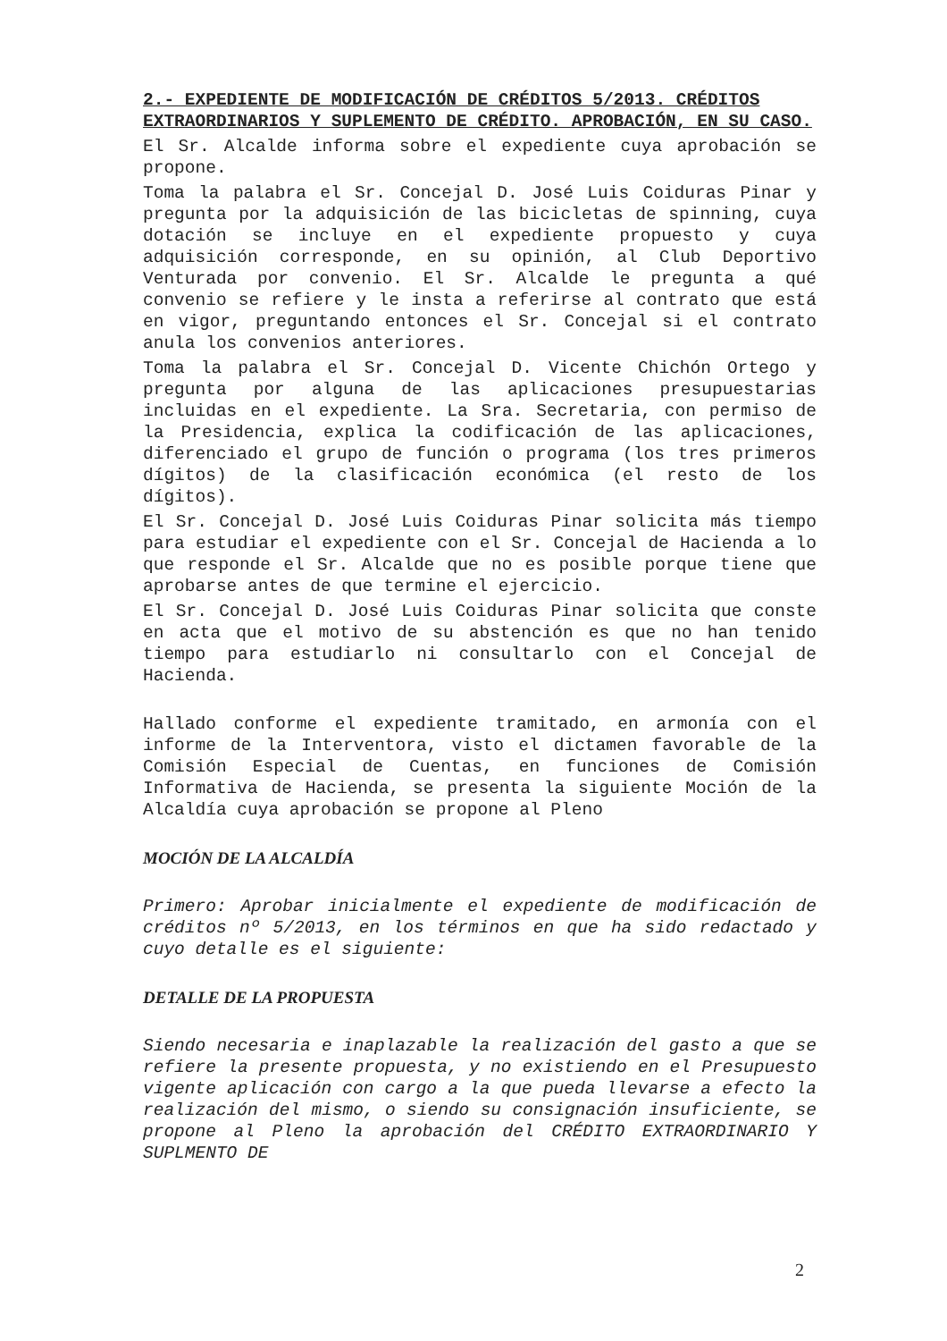2.- EXPEDIENTE DE MODIFICACIÓN DE CRÉDITOS 5/2013. CRÉDITOS EXTRAORDINARIOS Y SUPLEMENTO DE CRÉDITO. APROBACIÓN, EN SU CASO.
El Sr. Alcalde informa sobre el expediente cuya aprobación se propone.
Toma la palabra el Sr. Concejal D. José Luis Coiduras Pinar y pregunta por la adquisición de las bicicletas de spinning, cuya dotación se incluye en el expediente propuesto y cuya adquisición corresponde, en su opinión, al Club Deportivo Venturada por convenio. El Sr. Alcalde le pregunta a qué convenio se refiere y le insta a referirse al contrato que está en vigor, preguntando entonces el Sr. Concejal si el contrato anula los convenios anteriores.
Toma la palabra el Sr. Concejal D. Vicente Chichón Ortego y pregunta por alguna de las aplicaciones presupuestarias incluidas en el expediente. La Sra. Secretaria, con permiso de la Presidencia, explica la codificación de las aplicaciones, diferenciado el grupo de función o programa (los tres primeros dígitos) de la clasificación económica (el resto de los dígitos).
El Sr. Concejal D. José Luis Coiduras Pinar solicita más tiempo para estudiar el expediente con el Sr. Concejal de Hacienda a lo que responde el Sr. Alcalde que no es posible porque tiene que aprobarse antes de que termine el ejercicio.
El Sr. Concejal D. José Luis Coiduras Pinar solicita que conste en acta que el motivo de su abstención es que no han tenido tiempo para estudiarlo ni consultarlo con el Concejal de Hacienda.
Hallado conforme el expediente tramitado, en armonía con el informe de la Interventora, visto el dictamen favorable de la Comisión Especial de Cuentas, en funciones de Comisión Informativa de Hacienda, se presenta la siguiente Moción de la Alcaldía cuya aprobación se propone al Pleno
MOCIÓN DE LA ALCALDÍA
Primero: Aprobar inicialmente el expediente de modificación de créditos nº 5/2013, en los términos en que ha sido redactado y cuyo detalle es el siguiente:
DETALLE DE LA PROPUESTA
Siendo necesaria e inaplazable la realización del gasto a que se refiere la presente propuesta, y no existiendo en el Presupuesto vigente aplicación con cargo a la que pueda llevarse a efecto la realización del mismo, o siendo su consignación insuficiente, se propone al Pleno la aprobación del CRÉDITO EXTRAORDINARIO Y SUPLMENTO DE
2